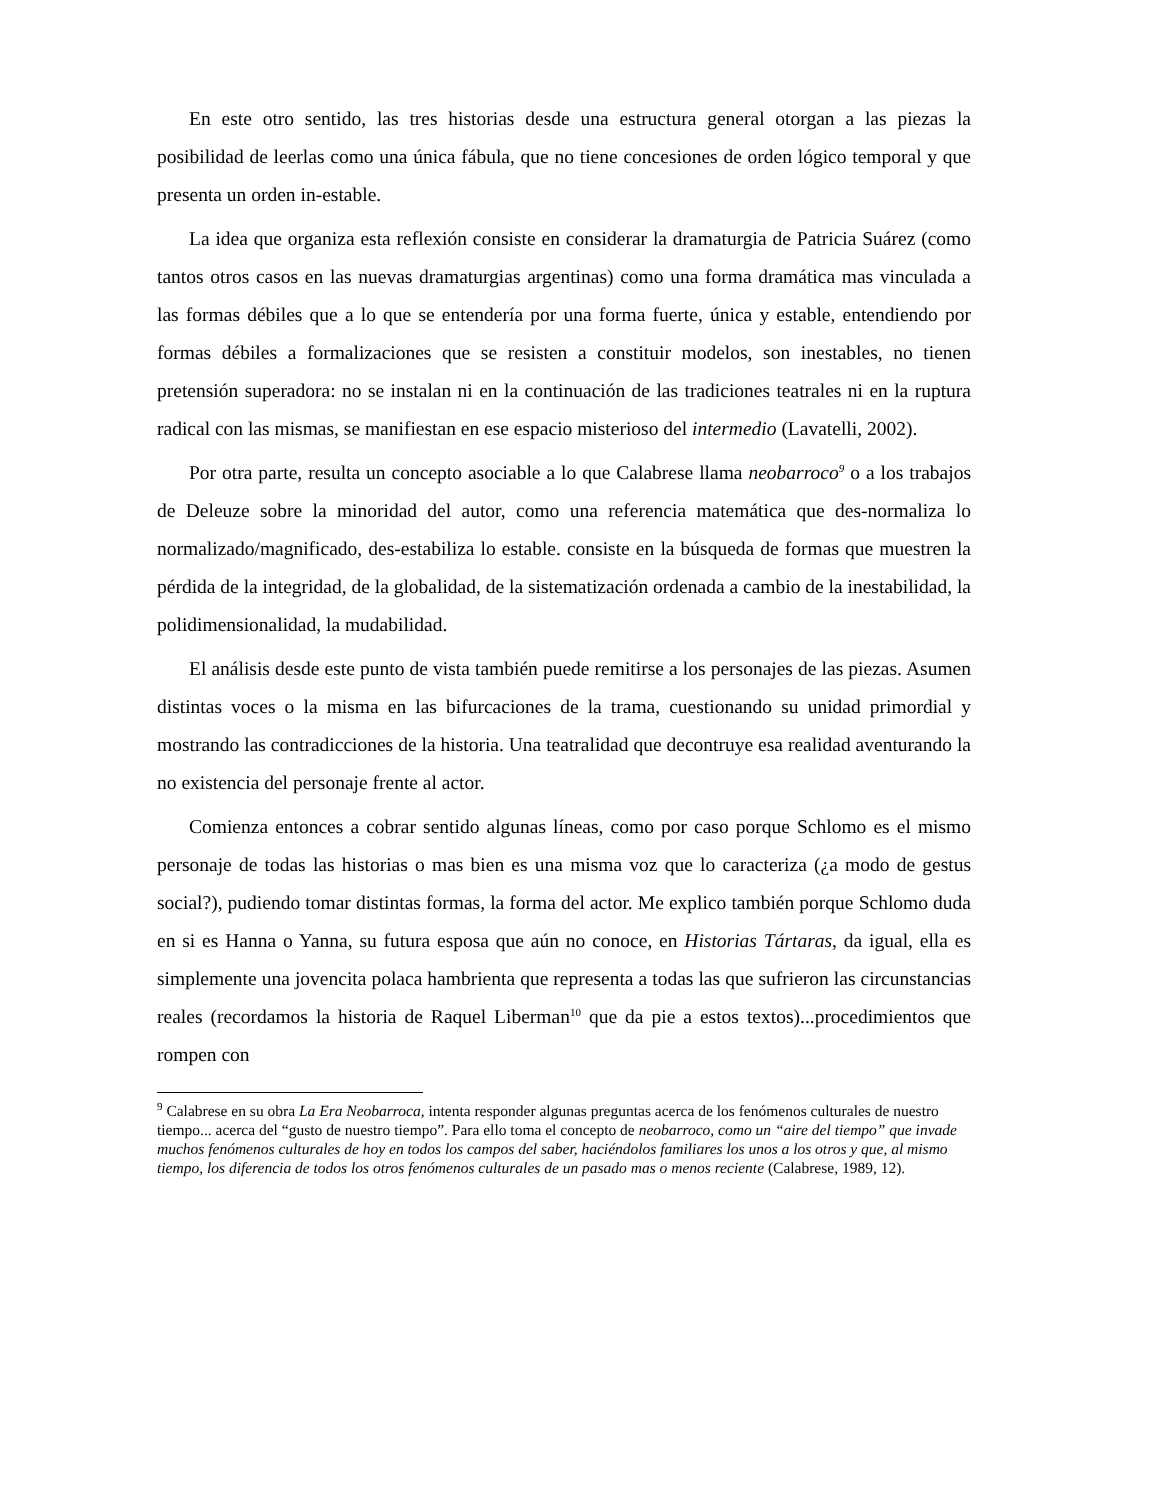En este otro sentido, las tres historias desde una estructura general otorgan a las piezas la posibilidad de leerlas como una única fábula, que no tiene concesiones de orden lógico temporal y que presenta un orden in-estable.
La idea que organiza esta reflexión consiste en considerar la dramaturgia de Patricia Suárez (como tantos otros casos en las nuevas dramaturgias argentinas) como una forma dramática mas vinculada a las formas débiles que a lo que se entendería por una forma fuerte, única y estable, entendiendo por formas débiles a formalizaciones que se resisten a constituir modelos, son inestables, no tienen pretensión superadora: no se instalan ni en la continuación de las tradiciones teatrales ni en la ruptura radical con las mismas, se manifiestan en ese espacio misterioso del intermedio (Lavatelli, 2002).
Por otra parte, resulta un concepto asociable a lo que Calabrese llama neobarroco<sup>9</sup> o a los trabajos de Deleuze sobre la minoridad del autor, como una referencia matemática que des-normaliza lo normalizado/magnificado, des-estabiliza lo estable. consiste en la búsqueda de formas que muestren la pérdida de la integridad, de la globalidad, de la sistematización ordenada a cambio de la inestabilidad, la polidimensionalidad, la mudabilidad.
El análisis desde este punto de vista también puede remitirse a los personajes de las piezas. Asumen distintas voces o la misma en las bifurcaciones de la trama, cuestionando su unidad primordial y mostrando las contradicciones de la historia. Una teatralidad que decontruye esa realidad aventurando la no existencia del personaje frente al actor.
Comienza entonces a cobrar sentido algunas líneas, como por caso porque Schlomo es el mismo personaje de todas las historias o mas bien es una misma voz que lo caracteriza (¿a modo de gestus social?), pudiendo tomar distintas formas, la forma del actor. Me explico también porque Schlomo duda en si es Hanna o Yanna, su futura esposa que aún no conoce, en Historias Tártaras, da igual, ella es simplemente una jovencita polaca hambrienta que representa a todas las que sufrieron las circunstancias reales (recordamos la historia de Raquel Liberman<sup>10</sup> que da pie a estos textos)...procedimientos que rompen con
<sup>9</sup> Calabrese en su obra La Era Neobarroca, intenta responder algunas preguntas acerca de los fenómenos culturales de nuestro tiempo... acerca del “gusto de nuestro tiempo”. Para ello toma el concepto de neobarroco, como un “aire del tiempo” que invade muchos fenómenos culturales de hoy en todos los campos del saber, haciéndolos familiares los unos a los otros y que, al mismo tiempo, los diferencia de todos los otros fenómenos culturales de un pasado mas o menos reciente (Calabrese, 1989, 12).